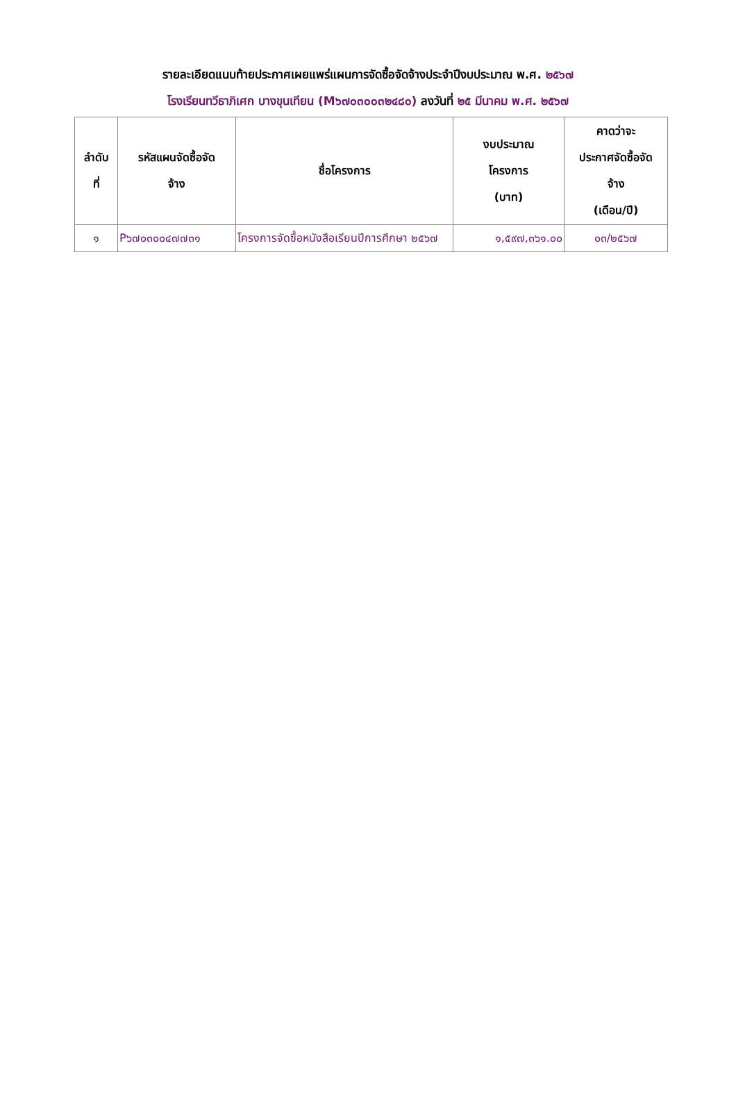รายละเอียดแนบท้ายประกาศเผยแพร่แผนการจัดซื้อจัดจ้างประจำปีงบประมาณ พ.ศ. ๒๕๖๗
โรงเรียนทวีธาภิเศก บางขุนเทียน (M๖๗๐๓๐๐๓๒๔๘๐) ลงวันที่ ๒๕ มีนาคม พ.ศ. ๒๕๖๗
| ลำดับ ที่ | รหัสแผนจัดซื้อจัด จ้าง | ชื่อโครงการ | งบประมาณ โครงการ (บาท) | คาดว่าจะ ประกาศจัดซื้อจัด จ้าง (เดือน/ปี) |
| --- | --- | --- | --- | --- |
| ๑ | P๖๗๐๓๐๐๔๗๗๓๑ | โครงการจัดซื้อหนังสือเรียนปีการศึกษา ๒๕๖๗ | ๑,๕๙๗,๓๖๑.๐๐ | ๐๓/๒๕๖๗ |